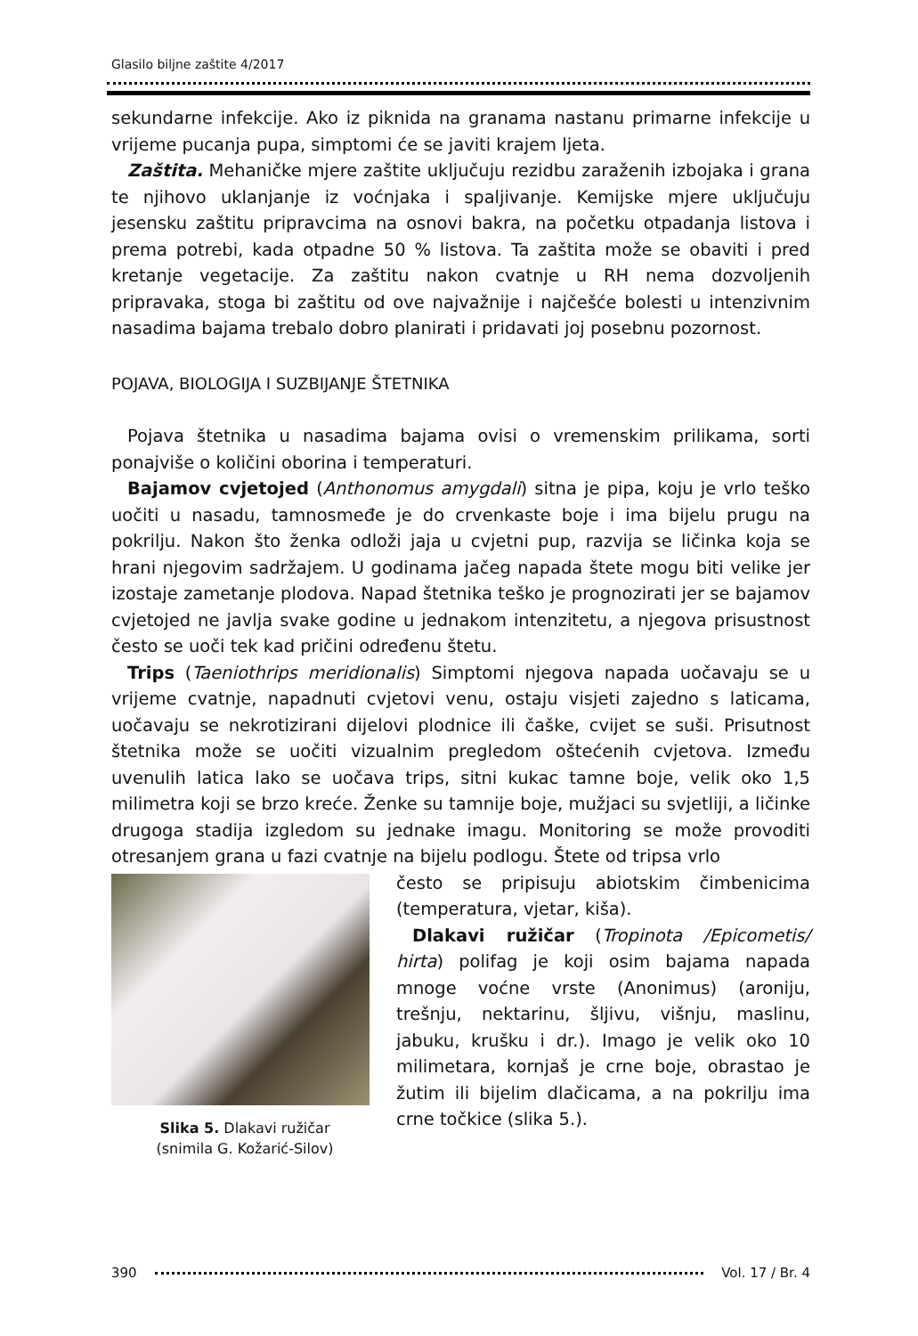Glasilo biljne zaštite 4/2017
sekundarne infekcije. Ako iz piknida na granama nastanu primarne infekcije u vrijeme pucanja pupa, simptomi će se javiti krajem ljeta.
Zaštita. Mehaničke mjere zaštite uključuju rezidbu zaraženih izbojaka i grana te njihovo uklanjanje iz voćnjaka i spaljivanje. Kemijske mjere uključuju jesensku zaštitu pripravcima na osnovi bakra, na početku otpadanja listova i prema potrebi, kada otpadne 50 % listova. Ta zaštita može se obaviti i pred kretanje vegetacije. Za zaštitu nakon cvatnje u RH nema dozvoljenih pripravaka, stoga bi zaštitu od ove najvažnije i najčešće bolesti u intenzivnim nasadima bajama trebalo dobro planirati i pridavati joj posebnu pozornost.
POJAVA, BIOLOGIJA I SUZBIJANJE ŠTETNIKA
Pojava štetnika u nasadima bajama ovisi o vremenskim prilikama, sorti ponajviše o količini oborina i temperaturi.
Bajamov cvjetojed (Anthonomus amygdali) sitna je pipa, koju je vrlo teško uočiti u nasadu, tamnosmeđe je do crvenkaste boje i ima bijelu prugu na pokrilju. Nakon što ženka odloži jaja u cvjetni pup, razvija se ličinka koja se hrani njegovim sadržajem. U godinama jačeg napada štete mogu biti velike jer izostaje zametanje plodova. Napad štetnika teško je prognozirati jer se bajamov cvjetojed ne javlja svake godine u jednakom intenzitetu, a njegova prisustnost često se uoči tek kad pričini određenu štetu.
Trips (Taeniothrips meridionalis) Simptomi njegova napada uočavaju se u vrijeme cvatnje, napadnuti cvjetovi venu, ostaju visjeti zajedno s laticama, uočavaju se nekrotizirani dijelovi plodnice ili čaške, cvijet se suši. Prisutnost štetnika može se uočiti vizualnim pregledom oštećenih cvjetova. Između uvenulih latica lako se uočava trips, sitni kukac tamne boje, velik oko 1,5 milimetra koji se brzo kreće. Ženke su tamnije boje, mužjaci su svjetliji, a ličinke drugoga stadija izgledom su jednake imagu. Monitoring se može provoditi otresanjem grana u fazi cvatnje na bijelu podlogu. Štete od tripsa vrlo
Slika 5. Dlakavi ružičar
(snimila G. Kožarić-Silov)
često se pripisuju abiotskim čimbenicima (temperatura, vjetar, kiša).
Dlakavi ružičar (Tropinota /Epicometis/ hirta) polifag je koji osim bajama napada mnoge voćne vrste (Anonimus) (aroniju, trešnju, nektarinu, šljivu, višnju, maslinu, jabuku, krušku i dr.). Imago je velik oko 10 milimetara, kornjaš je crne boje, obrastao je žutim ili bijelim dlačicama, a na pokrilju ima crne točkice (slika 5.).
390 Vol. 17 / Br. 4